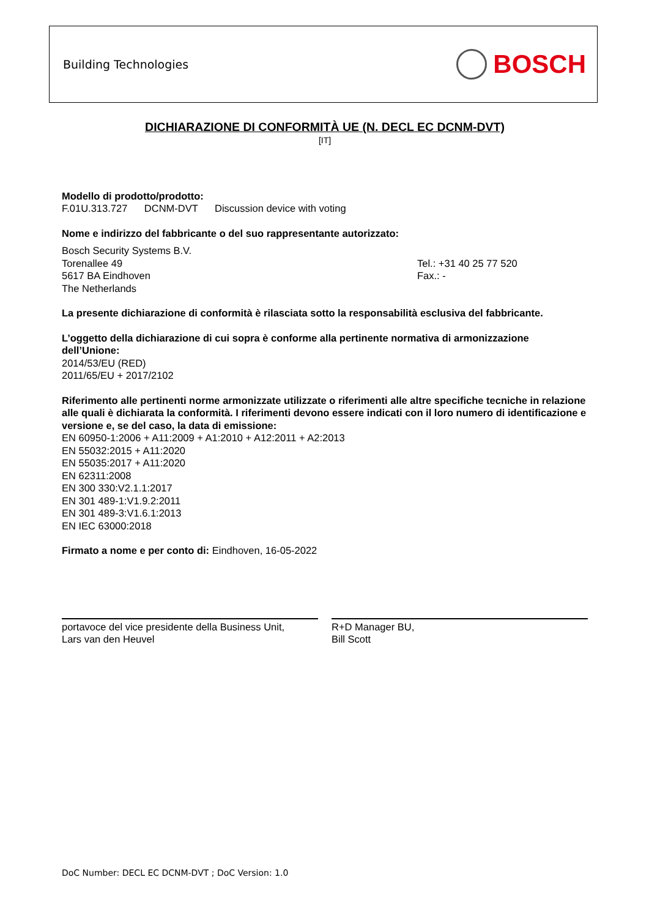Building Technologies
BOSCH
DICHIARAZIONE DI CONFORMITÀ UE (N. DECL EC DCNM-DVT)
[IT]
Modello di prodotto/prodotto:
F.01U.313.727 DCNM-DVT Discussion device with voting
Nome e indirizzo del fabbricante o del suo rappresentante autorizzato:
Bosch Security Systems B.V.
Torenallee 49
5617 BA Eindhoven
The Netherlands
Tel.: +31 40 25 77 520
Fax.: -
La presente dichiarazione di conformità è rilasciata sotto la responsabilità esclusiva del fabbricante.
L’oggetto della dichiarazione di cui sopra è conforme alla pertinente normativa di armonizzazione dell’Unione:
2014/53/EU (RED)
2011/65/EU + 2017/2102
Riferimento alle pertinenti norme armonizzate utilizzate o riferimenti alle altre specifiche tecniche in relazione alle quali è dichiarata la conformità. I riferimenti devono essere indicati con il loro numero di identificazione e versione e, se del caso, la data di emissione:
EN 60950-1:2006 + A11:2009 + A1:2010 + A12:2011 + A2:2013
EN 55032:2015 + A11:2020
EN 55035:2017 + A11:2020
EN 62311:2008
EN 300 330:V2.1.1:2017
EN 301 489-1:V1.9.2:2011
EN 301 489-3:V1.6.1:2013
EN IEC 63000:2018
Firmato a nome e per conto di: Eindhoven, 16-05-2022
portavoce del vice presidente della Business Unit,
Lars van den Heuvel
R+D Manager BU,
Bill Scott
DoC Number: DECL EC DCNM-DVT ; DoC Version: 1.0